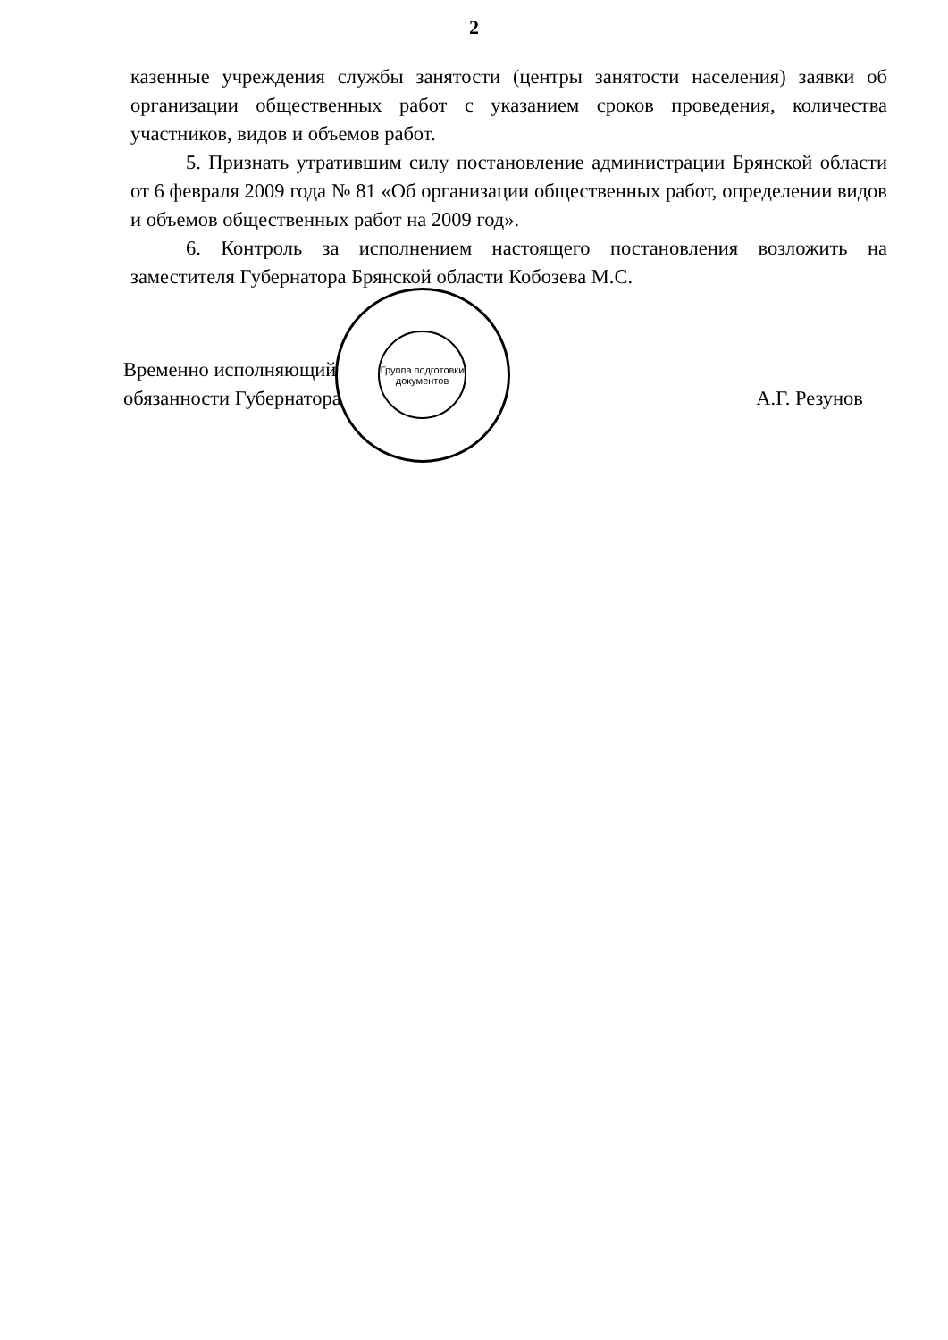2
казенные учреждения службы занятости (центры занятости населения) заявки об организации общественных работ с указанием сроков проведения, количества участников, видов и объемов работ.
5. Признать утратившим силу постановление администрации Брянской области от 6 февраля 2009 года № 81 «Об организации общественных работ, определении видов и объемов общественных работ на 2009 год».
6. Контроль за исполнением настоящего постановления возложить на заместителя Губернатора Брянской области Кобозева М.С.
Временно исполняющий
обязанности Губернатора
А.Г. Резунов
Группа подготовки документов